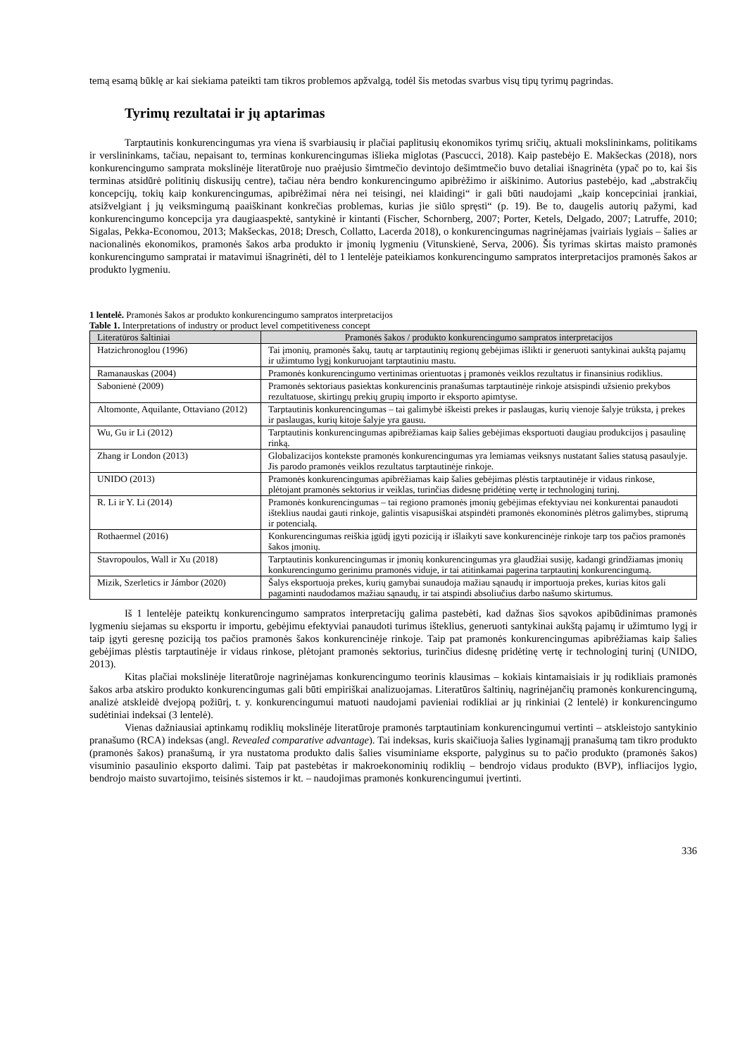temą esamą būklę ar kai siekiama pateikti tam tikros problemos apžvalgą, todėl šis metodas svarbus visų tipų tyrimų pagrindas.
Tyrimų rezultatai ir jų aptarimas
Tarptautinis konkurencingumas yra viena iš svarbiausių ir plačiai paplitusių ekonomikos tyrimų sričių, aktuali mokslininkams, politikams ir verslininkams, tačiau, nepaisant to, terminas konkurencingumas išlieka miglotas (Pascucci, 2018). Kaip pastebėjo E. Makšeckas (2018), nors konkurencingumo samprata mokslinėje literatūroje nuo praėjusio šimtmečio devintojo dešimtmečio buvo detaliai išnagrinėta (ypač po to, kai šis terminas atsidūrė politinių diskusijų centre), tačiau nėra bendro konkurencingumo apibrėžimo ir aiškinimo. Autorius pastebėjo, kad „abstrakčių koncepcijų, tokių kaip konkurencingumas, apibrėžimai nėra nei teisingi, nei klaidingi“ ir gali būti naudojami „kaip koncepciniai įrankiai, atsižvelgiant į jų veiksmingumą paaiškinant konkrečias problemas, kurias jie siūlo spręsti“ (p. 19). Be to, daugelis autorių pažymi, kad konkurencingumo koncepcija yra daugiaaspektė, santykinė ir kintanti (Fischer, Schornberg, 2007; Porter, Ketels, Delgado, 2007; Latruffe, 2010; Sigalas, Pekka-Economou, 2013; Makšeckas, 2018; Dresch, Collatto, Lacerda 2018), o konkurencingumas nagrinėjamas įvairiais lygiais – šalies ar nacionalinės ekonomikos, pramonės šakos arba produkto ir įmonių lygmeniu (Vitunskienė, Serva, 2006). Šis tyrimas skirtas maisto pramonės konkurencingumo sampratai ir matavimui išnagrinėti, dėl to 1 lentelėje pateikiamos konkurencingumo sampratos interpretacijos pramonės šakos ar produkto lygmeniu.
1 lentelė. Pramonės šakos ar produkto konkurencingumo sampratos interpretacijos
Table 1. Interpretations of industry or product level competitiveness concept
| Literatūros šaltiniai | Pramonės šakos / produkto konkurencingumo sampratos interpretacijos |
| --- | --- |
| Hatzichronoglou (1996) | Tai įmonių, pramonės šakų, tautų ar tarptautinių regionų gebėjimas išlikti ir generuoti santykinai aukštą pajamų ir užimtumo lygį konkuruojant tarptautiniu mastu. |
| Ramanauskas (2004) | Pramonės konkurencingumo vertinimas orientuotas į pramonės veiklos rezultatus ir finansinius rodiklius. |
| Sabonienė (2009) | Pramonės sektoriaus pasiektas konkurencinis pranašumas tarptautinėje rinkoje atsispindi užsienio prekybos rezultatuose, skirtingų prekių grupių importo ir eksporto apimtyse. |
| Altomonte, Aquilante, Ottaviano (2012) | Tarptautinis konkurencingumas – tai galimybė iškeisti prekes ir paslaugas, kurių vienoje šalyje trūksta, į prekes ir paslaugas, kurių kitoje šalyje yra gausu. |
| Wu, Gu ir Li (2012) | Tarptautinis konkurencingumas apibrėžiamas kaip šalies gebėjimas eksportuoti daugiau produkcijos į pasaulinę rinką. |
| Zhang ir London (2013) | Globalizacijos kontekste pramonės konkurencingumas yra lemiamas veiksnys nustatant šalies statusą pasaulyje. Jis parodo pramonės veiklos rezultatus tarptautinėje rinkoje. |
| UNIDO (2013) | Pramonės konkurencingumas apibrėžiamas kaip šalies gebėjimas plėstis tarptautinėje ir vidaus rinkose, plėtojant pramonės sektorius ir veiklas, turinčias didesnę pridėtinę vertę ir technologinį turinį. |
| R. Li ir Y. Li (2014) | Pramonės konkurencingumas – tai regiono pramonės įmonių gebėjimas efektyviau nei konkurentai panaudoti išteklius naudai gauti rinkoje, galintis visapusiškai atspindėti pramonės ekonominės plėtros galimybes, stiprumą ir potencialą. |
| Rothaermel (2016) | Konkurencingumas reiškia įgūdį įgyti poziciją ir išlaikyti save konkurencinėje rinkoje tarp tos pačios pramonės šakos įmonių. |
| Stavropoulos, Wall ir Xu (2018) | Tarptautinis konkurencingumas ir įmonių konkurencingumas yra glaudžiai susiję, kadangi grindžiamas įmonių konkurencingumo gerinimu pramonės viduje, ir tai atitinkamai pagerina tarptautinį konkurencingumą. |
| Mizik, Szerletics ir Jámbor (2020) | Šalys eksportuoja prekes, kurių gamybai sunaudoja mažiau sąnaudų ir importuoja prekes, kurias kitos gali pagaminti naudodamos mažiau sąnaudų, ir tai atspindi absoliučius darbo našumo skirtumus. |
Iš 1 lentelėje pateiktų konkurencingumo sampratos interpretacijų galima pastebėti, kad dažnas šios sąvokos apibūdinimas pramonės lygmeniu siejamas su eksportu ir importu, gebėjimu efektyviai panaudoti turimus išteklius, generuoti santykinai aukštą pajamų ir užimtumo lygį ir taip įgyti geresnę poziciją tos pačios pramonės šakos konkurencinėje rinkoje. Taip pat pramonės konkurencingumas apibrėžiamas kaip šalies gebėjimas plėstis tarptautinėje ir vidaus rinkose, plėtojant pramonės sektorius, turinčius didesnę pridėtinę vertę ir technologinį turinį (UNIDO, 2013).
Kitas plačiai mokslinėje literatūroje nagrinėjamas konkurencingumo teorinis klausimas – kokiais kintamaisiais ir jų rodikliais pramonės šakos arba atskiro produkto konkurencingumas gali būti empiriškai analizuojamas. Literatūros šaltinių, nagrinėjančių pramonės konkurencingumą, analizė atskleidė dvejopą požiūrį, t. y. konkurencingumui matuoti naudojami pavieniai rodikliai ar jų rinkiniai (2 lentelė) ir konkurencingumo sudėtiniai indeksai (3 lentelė).
Vienas dažniausiai aptinkamų rodiklių mokslinėje literatūroje pramonės tarptautiniam konkurencingumui vertinti – atskleistojo santykinio pranašumo (RCA) indeksas (angl. Revealed comparative advantage). Tai indeksas, kuris skaičiuoja šalies lyginamąjį pranašumą tam tikro produkto (pramonės šakos) pranašumą, ir yra nustatoma produkto dalis šalies visuminiame eksporte, palyginus su to pačio produkto (pramonės šakos) visuminio pasaulinio eksporto dalimi. Taip pat pastebėtas ir makroekonominių rodiklių – bendrojo vidaus produkto (BVP), infliacijos lygio, bendrojo maisto suvartojimo, teisinės sistemos ir kt. – naudojimas pramonės konkurencingumui įvertinti.
336